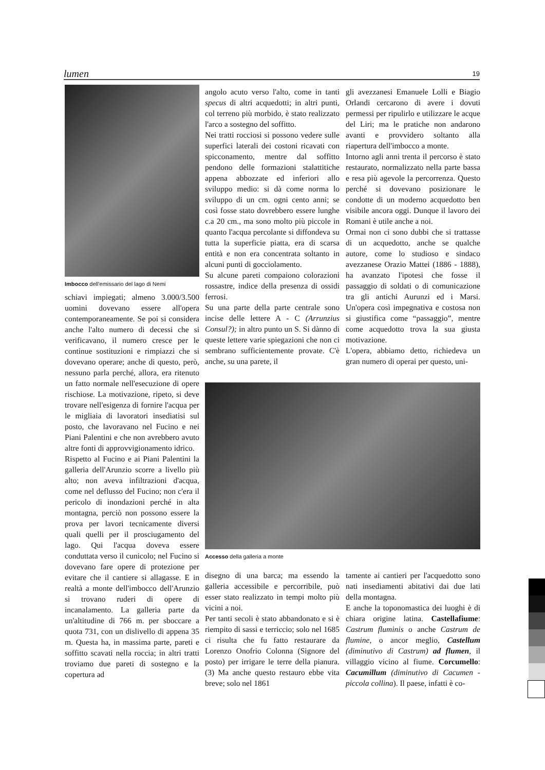lumen 19
Imbocco dell'emissario del lago di Nemi
schiavi impiegati; almeno 3.000/3.500 uomini dovevano essere all'opera contemporaneamente. Se poi si considera anche l'alto numero di decessi che si verificavano, il numero cresce per le continue sostituzioni e rimpiazzi che si dovevano operare; anche di questo, però, nessuno parla perché, allora, era ritenuto un fatto normale nell'esecuzione di opere rischiose. La motivazione, ripeto, si deve trovare nell'esigenza di fornire l'acqua per le migliaia di lavoratori insediatisi sul posto, che lavoravano nel Fucino e nei Piani Palentini e che non avrebbero avuto altre fonti di approvvigionamento idrico.
Rispetto al Fucino e ai Piani Palentini la galleria dell'Arunzio scorre a livello più alto; non aveva infiltrazioni d'acqua, come nel deflusso del Fucino; non c'era il pericolo di inondazioni perché in alta montagna, perciò non possono essere la prova per lavori tecnicamente diversi quali quelli per il prosciugamento del lago. Qui l'acqua doveva essere conduttata verso il cunicolo; nel Fucino si dovevano fare opere di protezione per evitare che il cantiere si allagasse. E in realtà a monte dell'imbocco dell'Arunzio si trovano ruderi di opere di incanalamento. La galleria parte da un'altitudine di 766 m. per sboccare a quota 731, con un dislivello di appena 35 m. Questa ha, in massima parte, pareti e soffitto scavati nella roccia; in altri tratti troviamo due pareti di sostegno e la copertura ad
angolo acuto verso l'alto, come in tanti specus di altri acquedotti; in altri punti, col terreno più morbido, è stato realizzato l'arco a sostegno del soffitto.
Nei tratti rocciosi si possono vedere sulle superfici laterali dei costoni ricavati con spicconamento, mentre dal soffitto pendono delle formazioni stalattitiche appena abbozzate ed inferiori allo sviluppo medio: si dà come norma lo sviluppo di un cm. ogni cento anni; se così fosse stato dovrebbero essere lunghe c.a 20 cm., ma sono molto più piccole in quanto l'acqua percolante si diffondeva su tutta la superficie piatta, era di scarsa entità e non era concentrata soltanto in alcuni punti di gocciolamento.
Su alcune pareti compaiono colorazioni rossastre, indice della presenza di ossidi ferrosi.
Su una parte della parte centrale sono incise delle lettere A - C (Arrunzius Consul?); in altro punto un S. Si dànno di queste lettere varie spiegazioni che non ci sembrano sufficientemente provate. C'è anche, su una parete, il
gli avezzanesi Emanuele Lolli e Biagio Orlandi cercarono di avere i dovuti permessi per ripulirlo e utilizzare le acque del Liri; ma le pratiche non andarono avanti e provvidero soltanto alla riapertura dell'imbocco a monte.
Intorno agli anni trenta il percorso è stato restaurato, normalizzato nella parte bassa e resa più agevole la percorrenza. Questo perché si dovevano posizionare le condotte di un moderno acquedotto ben visibile ancora oggi. Dunque il lavoro dei Romani è utile anche a noi.
Ormai non ci sono dubbi che si trattasse di un acquedotto, anche se qualche autore, come lo studioso e sindaco avezzanese Orazio Mattei (1886 - 1888), ha avanzato l'ipotesi che fosse il passaggio di soldati o di comunicazione tra gli antichi Aurunzi ed i Marsi. Un'opera così impegnativa e costosa non si giustifica come “passaggio”, mentre come acquedotto trova la sua giusta motivazione.
L'opera, abbiamo detto, richiedeva un gran numero di operai per questo, uni-
Accesso della galleria a monte
disegno di una barca; ma essendo la galleria accessibile e percorribile, può esser stato realizzato in tempi molto più vicini a noi.
Per tanti secoli è stato abbandonato e si è riempito di sassi e terriccio; solo nel 1685 ci risulta che fu fatto restaurare da Lorenzo Onofrio Colonna (Signore del posto) per irrigare le terre della pianura. (3) Ma anche questo restauro ebbe vita breve; solo nel 1861
tamente ai cantieri per l'acquedotto sono nati insediamenti abitativi dai due lati della montagna.
E anche la toponomastica dei luoghi è di chiara origine latina. Castellafiume: Castrum fluminis o anche Castrum de flumine, o ancor meglio, Castellum (diminutivo di Castrum) ad flumen, il villaggio vicino al fiume. Corcumello: Cacumillum (diminutivo di Cacumen - piccola collina). Il paese, infatti è co-